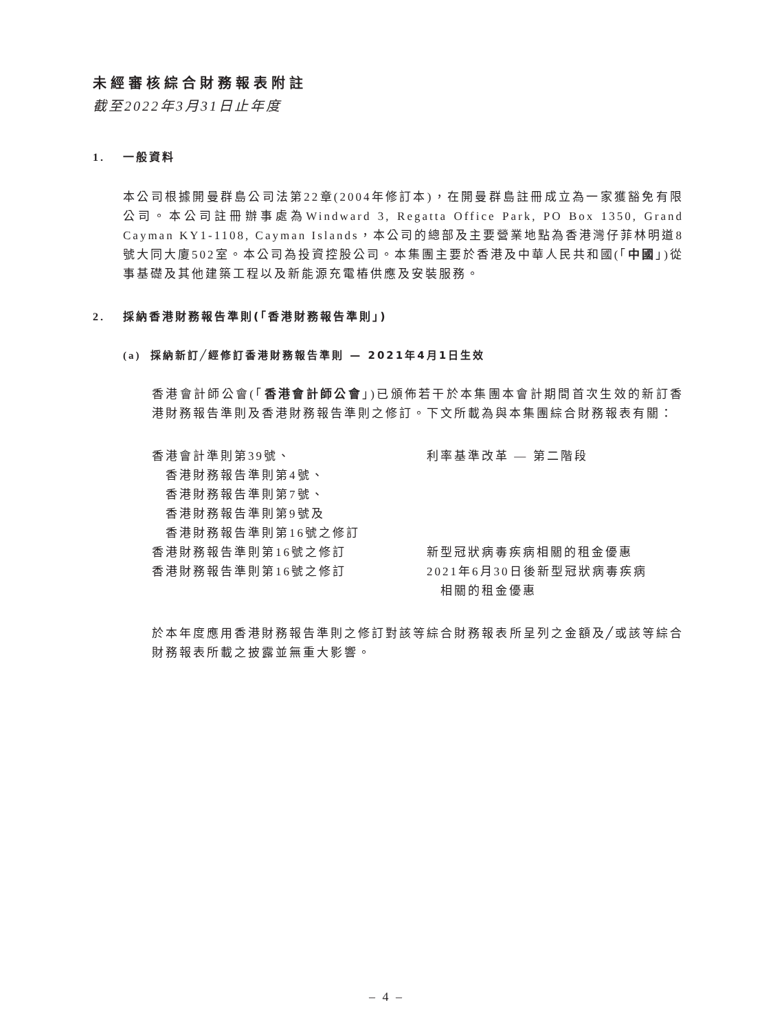未經審核綜合財務報表附註
截至2022年3月31日止年度
1. 一般資料
本公司根據開曼群島公司法第22章(2004年修訂本)，在開曼群島註冊成立為一家獲豁免有限公司。本公司註冊辦事處為Windward 3, Regatta Office Park, PO Box 1350, Grand Cayman KY1-1108, Cayman Islands，本公司的總部及主要營業地點為香港灣仔菲林明道8號大同大廈502室。本公司為投資控股公司。本集團主要於香港及中華人民共和國(「中國」)從事基礎及其他建築工程以及新能源充電樁供應及安裝服務。
2. 採納香港財務報告準則(「香港財務報告準則」)
(a) 採納新訂╱經修訂香港財務報告準則 — 2021年4月1日生效
香港會計師公會(「香港會計師公會」)已頒佈若干於本集團本會計期間首次生效的新訂香港財務報告準則及香港財務報告準則之修訂。下文所載為與本集團綜合財務報表有關：
| 香港會計準則第39號、 香港財務報告準則第4號、 香港財務報告準則第7號、 香港財務報告準則第9號及 香港財務報告準則第16號之修訂 | 利率基準改革 — 第二階段 |
| 香港財務報告準則第16號之修訂 | 新型冠狀病毒疾病相關的租金優惠 |
| 香港財務報告準則第16號之修訂 | 2021年6月30日後新型冠狀病毒疾病 相關的租金優惠 |
於本年度應用香港財務報告準則之修訂對該等綜合財務報表所呈列之金額及╱或該等綜合財務報表所載之披露並無重大影響。
– 4 –